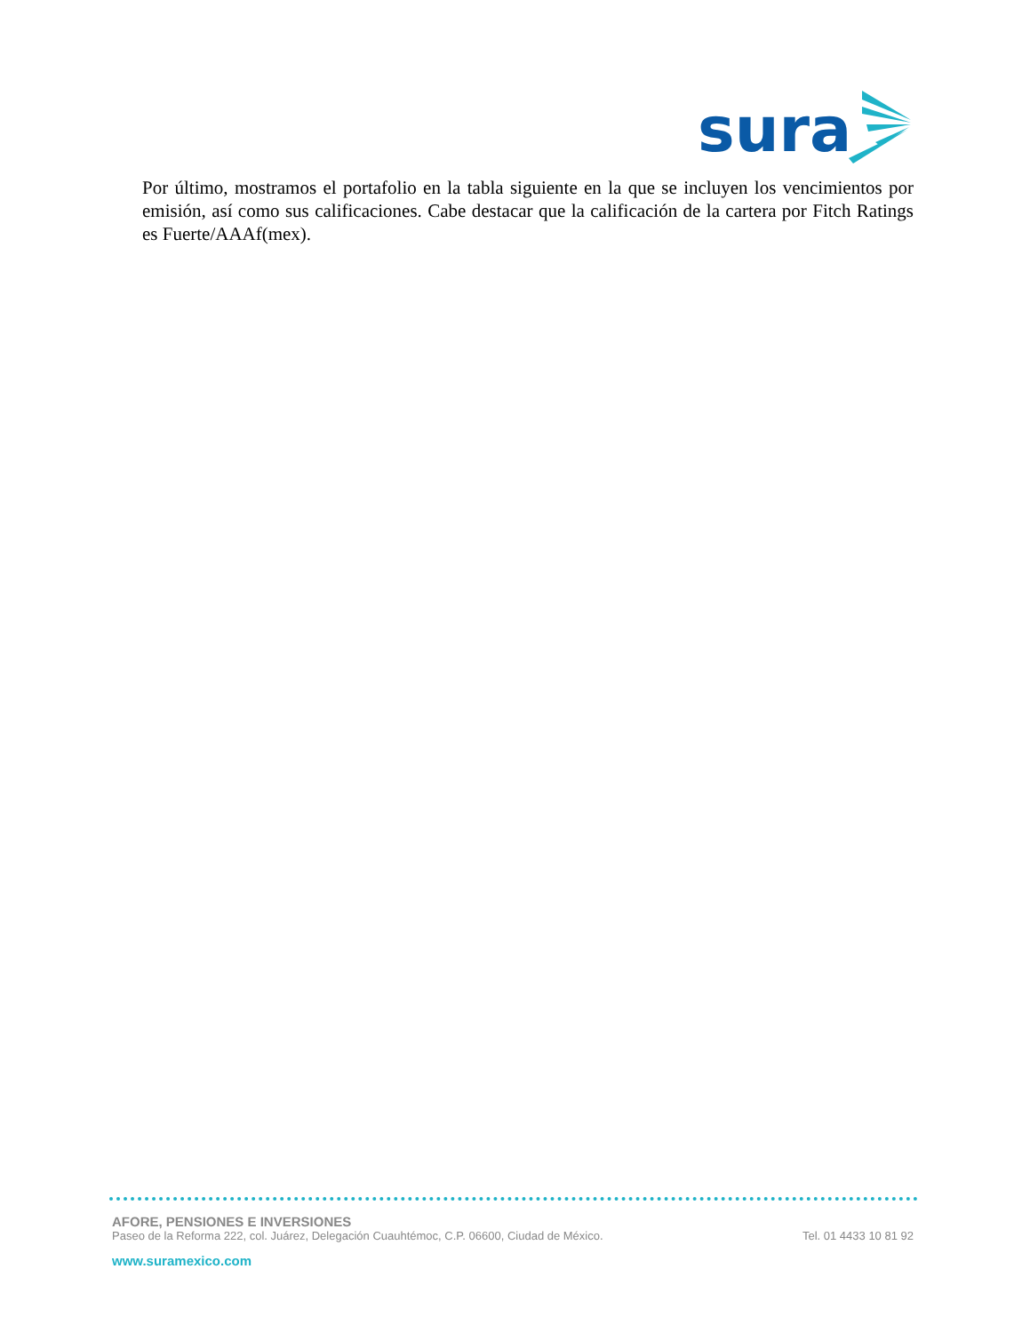sura
Por último, mostramos el portafolio en la tabla siguiente en la que se incluyen los vencimientos por emisión, así como sus calificaciones. Cabe destacar que la calificación de la cartera por Fitch Ratings es Fuerte/AAAf(mex).
AFORE, PENSIONES E INVERSIONES
Paseo de la Reforma 222, col. Juárez, Delegación Cuauhtémoc, C.P. 06600, Ciudad de México. Tel. 01 4433 10 81 92
www.suramexico.com